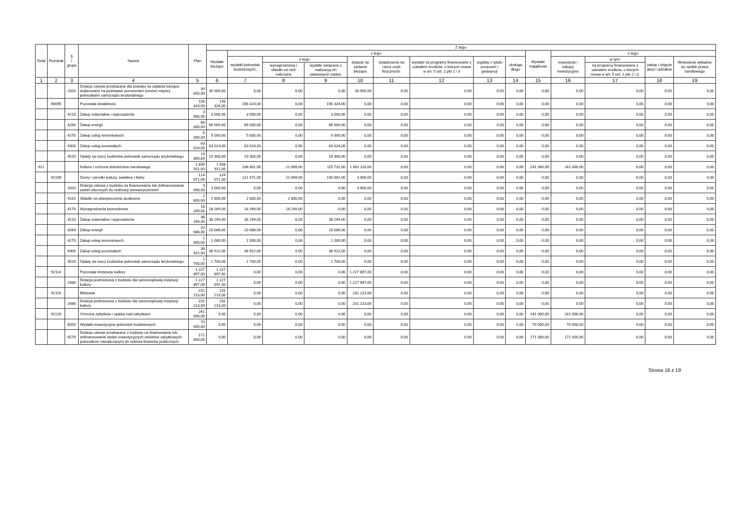| Dział | Rozdział | § / grupa | Nazwa | Plan | Z tego: | | | | | | | | | | | | | |
| --- | --- | --- | --- | --- | --- | --- | --- | --- | --- | --- | --- | --- | --- | --- | --- | --- | --- | --- |
| | | | | | Wydatki bieżące | z tego: | | | | | | | | Wydatki majątkowe | z tego: | | | |
| | | | | | | wydatki jednostek budżetowych, | z tego: | | dotacje na zadania bieżące | świadczenia na rzecz osób fizycznych; | wydatki na programy finansowane z udziałem środków, o których mowa w art. 5 ust. 1 pkt 2 i 3 | wypłaty z tytułu poręczeń i gwarancji | obsługa długu | | inwestycje i zakupy inwestycyjne | w tym: | zakup i objęcie akcji i udziałów | Wniesienie wkładów do spółek prawa handlowego |
| | | | | | | | wynagrodzenia i składki od nich naliczane | wydatki związane z realizacją ich statutowych zadań; | | | | | | | | na programy finansowane z udziałem środków, o których mowa w art. 5 ust. 1 pkt 2 i 3, | | |
| 1 | 2 | 3 | 4 | 5 | 6 | 7 | 8 | 9 | 10 | 11 | 12 | 13 | 14 | 15 | 16 | 17 | 18 | 19 |
| | | 2320 | Dotacje celowe przekazane dla powiatu na zadania bieżące realizowane na podstawie porozumień (umów) między jednostkami samorządu terytorialnego | 30 000,00 | 30 000,00 | 0,00 | 0,00 | 0,00 | 30 000,00 | 0,00 | 0,00 | 0,00 | 0,00 | 0,00 | 0,00 | 0,00 | 0,00 | 0,00 |
| | 90095 | | Pozostała działalność | 156 324,00 | 156 324,00 | 156 324,00 | 0,00 | 156 324,00 | 0,00 | 0,00 | 0,00 | 0,00 | 0,00 | 0,00 | 0,00 | 0,00 | 0,00 | 0,00 |
| | | 4210 | Zakup materiałów i wyposażenia | 3 000,00 | 3 000,00 | 3 000,00 | 0,00 | 3 000,00 | 0,00 | 0,00 | 0,00 | 0,00 | 0,00 | 0,00 | 0,00 | 0,00 | 0,00 | 0,00 |
| | | 4260 | Zakup energii | 66 000,00 | 66 000,00 | 66 000,00 | 0,00 | 66 000,00 | 0,00 | 0,00 | 0,00 | 0,00 | 0,00 | 0,00 | 0,00 | 0,00 | 0,00 | 0,00 |
| | | 4270 | Zakup usług remontowych | 5 000,00 | 5 000,00 | 5 000,00 | 0,00 | 5 000,00 | 0,00 | 0,00 | 0,00 | 0,00 | 0,00 | 0,00 | 0,00 | 0,00 | 0,00 | 0,00 |
| | | 4300 | Zakup usług pozostałych | 63 024,00 | 63 024,00 | 63 024,00 | 0,00 | 63 024,00 | 0,00 | 0,00 | 0,00 | 0,00 | 0,00 | 0,00 | 0,00 | 0,00 | 0,00 | 0,00 |
| | | 4520 | Opłaty na rzecz budżetów jednostek samorządu terytorialnego | 19 300,00 | 19 300,00 | 19 300,00 | 0,00 | 19 300,00 | 0,00 | 0,00 | 0,00 | 0,00 | 0,00 | 0,00 | 0,00 | 0,00 | 0,00 | 0,00 |
| 921 | | | Kultura i ochrona dziedzictwa narodowego | 1 839 911,00 | 1 598 911,00 | 136 801,00 | 21 069,00 | 115 732,00 | 1 462 110,00 | 0,00 | 0,00 | 0,00 | 0,00 | 241 000,00 | 241 000,00 | 0,00 | 0,00 | 0,00 |
| | 92109 | | Domy i ośrodki kultury, świetlice i kluby | 124 071,00 | 124 071,00 | 121 071,00 | 21 069,00 | 100 002,00 | 3 000,00 | 0,00 | 0,00 | 0,00 | 0,00 | 0,00 | 0,00 | 0,00 | 0,00 | 0,00 |
| | | 2820 | Dotacja celowa z budżetu na finansowanie lub dofinansowanie zadań zleconych do realizacji stowarzyszeniom | 3 000,00 | 3 000,00 | 0,00 | 0,00 | 0,00 | 3 000,00 | 0,00 | 0,00 | 0,00 | 0,00 | 0,00 | 0,00 | 0,00 | 0,00 | 0,00 |
| | | 4110 | Składki na ubezpieczenia społeczne | 2 800,00 | 2 800,00 | 2 800,00 | 2 800,00 | 0,00 | 0,00 | 0,00 | 0,00 | 0,00 | 0,00 | 0,00 | 0,00 | 0,00 | 0,00 | 0,00 |
| | | 4170 | Wynagrodzenia bezosobowe | 18 269,00 | 18 269,00 | 18 269,00 | 18 269,00 | 0,00 | 0,00 | 0,00 | 0,00 | 0,00 | 0,00 | 0,00 | 0,00 | 0,00 | 0,00 | 0,00 |
| | | 4210 | Zakup materiałów i wyposażenia | 38 294,00 | 38 294,00 | 38 294,00 | 0,00 | 38 294,00 | 0,00 | 0,00 | 0,00 | 0,00 | 0,00 | 0,00 | 0,00 | 0,00 | 0,00 | 0,00 |
| | | 4260 | Zakup energii | 20 086,00 | 20 086,00 | 20 086,00 | 0,00 | 20 086,00 | 0,00 | 0,00 | 0,00 | 0,00 | 0,00 | 0,00 | 0,00 | 0,00 | 0,00 | 0,00 |
| | | 4270 | Zakup usług remontowych | 1 000,00 | 1 000,00 | 1 000,00 | 0,00 | 1 000,00 | 0,00 | 0,00 | 0,00 | 0,00 | 0,00 | 0,00 | 0,00 | 0,00 | 0,00 | 0,00 |
| | | 4300 | Zakup usług pozostałych | 38 922,00 | 38 922,00 | 38 922,00 | 0,00 | 38 922,00 | 0,00 | 0,00 | 0,00 | 0,00 | 0,00 | 0,00 | 0,00 | 0,00 | 0,00 | 0,00 |
| | | 4520 | Opłaty na rzecz budżetów jednostek samorządu terytorialnego | 1 700,00 | 1 700,00 | 1 700,00 | 0,00 | 1 700,00 | 0,00 | 0,00 | 0,00 | 0,00 | 0,00 | 0,00 | 0,00 | 0,00 | 0,00 | 0,00 |
| | 92114 | | Pozostałe instytucje kultury | 1 227 897,00 | 1 227 897,00 | 0,00 | 0,00 | 0,00 | 1 227 897,00 | 0,00 | 0,00 | 0,00 | 0,00 | 0,00 | 0,00 | 0,00 | 0,00 | 0,00 |
| | | 2480 | Dotacja podmiotowa z budżetu dla samorządowej instytucji kultury | 1 227 897,00 | 1 227 897,00 | 0,00 | 0,00 | 0,00 | 1 227 897,00 | 0,00 | 0,00 | 0,00 | 0,00 | 0,00 | 0,00 | 0,00 | 0,00 | 0,00 |
| | 92116 | | Biblioteki | 231 213,00 | 231 213,00 | 0,00 | 0,00 | 0,00 | 231 213,00 | 0,00 | 0,00 | 0,00 | 0,00 | 0,00 | 0,00 | 0,00 | 0,00 | 0,00 |
| | | 2480 | Dotacja podmiotowa z budżetu dla samorządowej instytucji kultury | 231 213,00 | 231 213,00 | 0,00 | 0,00 | 0,00 | 231 213,00 | 0,00 | 0,00 | 0,00 | 0,00 | 0,00 | 0,00 | 0,00 | 0,00 | 0,00 |
| | 92120 | | Ochrona zabytków i opieka nad zabytkami | 241 000,00 | 0,00 | 0,00 | 0,00 | 0,00 | 0,00 | 0,00 | 0,00 | 0,00 | 0,00 | 241 000,00 | 241 000,00 | 0,00 | 0,00 | 0,00 |
| | | 6050 | Wydatki inwestycyjne jednostek budżetowych | 70 000,00 | 0,00 | 0,00 | 0,00 | 0,00 | 0,00 | 0,00 | 0,00 | 0,00 | 0,00 | 70 000,00 | 70 000,00 | 0,00 | 0,00 | 0,00 |
| | | 6570 | Dotacje celowe przekazane z budżetu na finansowanie lub dofinansowanie zadań inwestycyjnych obiektów zabytkowych jednostkom niezaliczanym do sektora finansów publicznych | 171 000,00 | 0,00 | 0,00 | 0,00 | 0,00 | 0,00 | 0,00 | 0,00 | 0,00 | 0,00 | 171 000,00 | 171 000,00 | 0,00 | 0,00 | 0,00 |
Strona 18 z 19